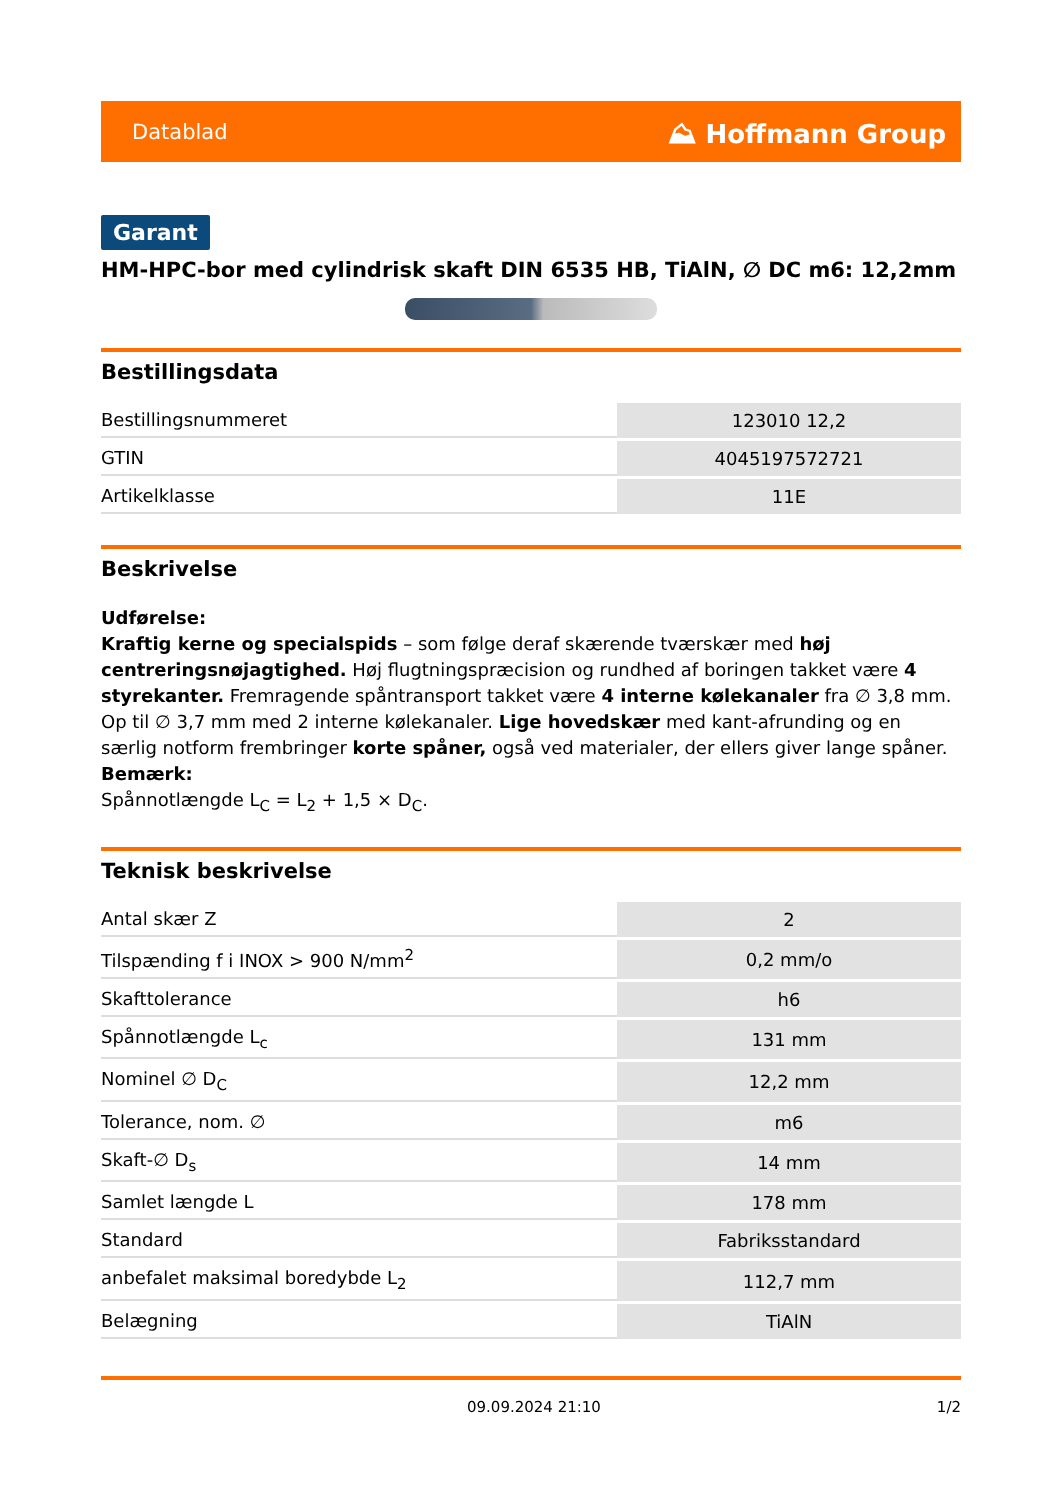Datablad ⛰ Hoffmann Group
Garant
HM-HPC-bor med cylindrisk skaft DIN 6535 HB, TiAlN, ∅ DC m6: 12,2mm
Bestillingsdata
| Bestillingsnummeret | 123010 12,2 |
| GTIN | 4045197572721 |
| Artikelklasse | 11E |
Beskrivelse
Udførelse:
Kraftig kerne og specialspids – som følge deraf skærende tværskær med høj centreringsnøjagtighed. Høj flugtningspræcision og rundhed af boringen takket være 4 styrekanter. Fremragende spåntransport takket være 4 interne kølekanaler fra ∅ 3,8 mm. Op til ∅ 3,7 mm med 2 interne kølekanaler. Lige hovedskær med kant-afrunding og en særlig notform frembringer korte spåner, også ved materialer, der ellers giver lange spåner.
Bemærk:
Spånnotlængde L<sub>C</sub> = L<sub>2</sub> + 1,5 × D<sub>C</sub>.
Teknisk beskrivelse
| Antal skær Z | 2 |
| Tilspænding f i INOX > 900 N/mm<sup>2</sup> | 0,2 mm/o |
| Skafttolerance | h6 |
| Spånnotlængde L<sub>c</sub> | 131 mm |
| Nominel ∅ D<sub>C</sub> | 12,2 mm |
| Tolerance, nom. ∅ | m6 |
| Skaft-∅ D<sub>s</sub> | 14 mm |
| Samlet længde L | 178 mm |
| Standard | Fabriksstandard |
| anbefalet maksimal boredybde L<sub>2</sub> | 112,7 mm |
| Belægning | TiAlN |
09.09.2024 21:10 1/2